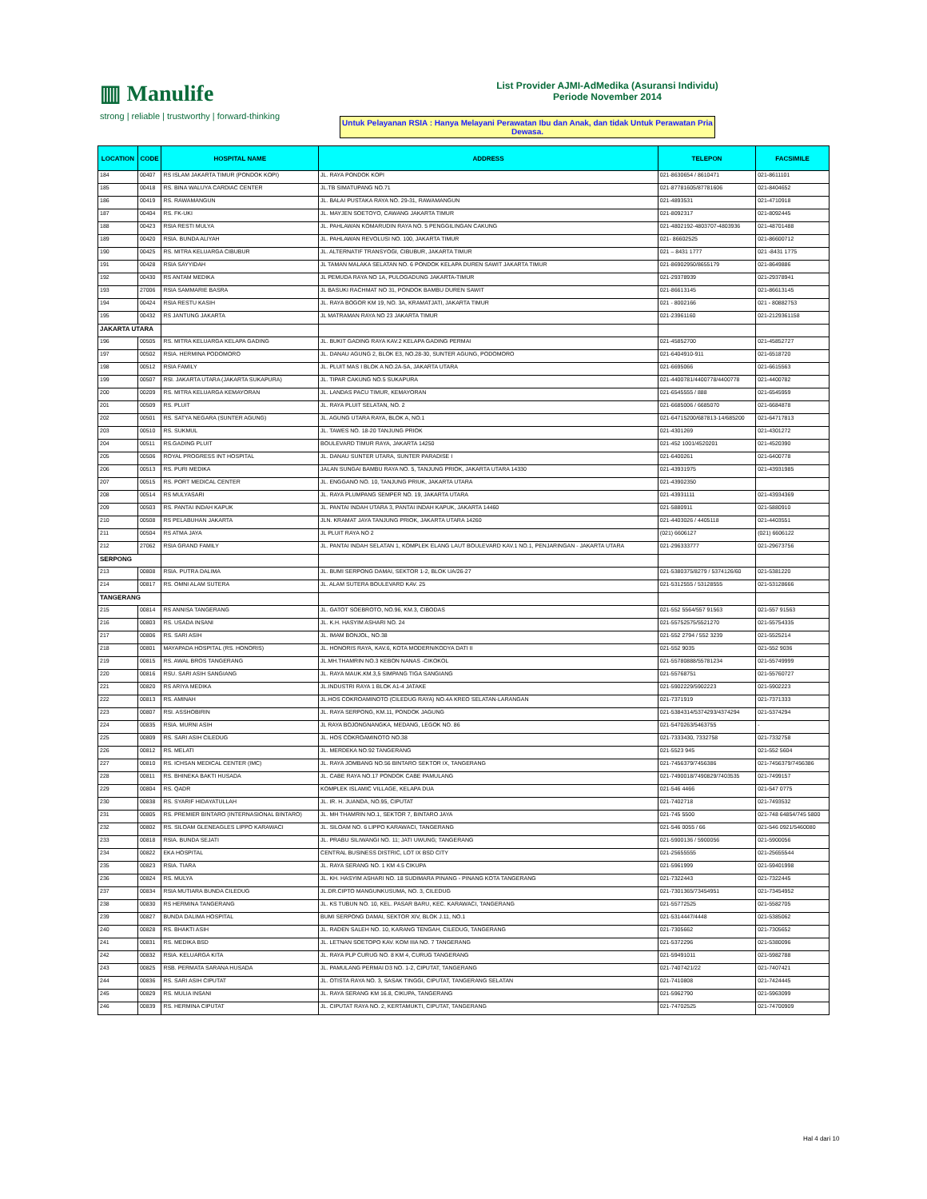▥ Manulife
strong | reliable | trustworthy | forward-thinking
List Provider AJMI-AdMedika (Asuransi Individu)
Periode November 2014
Untuk Pelayanan RSIA : Hanya Melayani Perawatan Ibu dan Anak, dan tidak Untuk Perawatan Pria Dewasa.
| LOCATION | CODE | HOSPITAL NAME | ADDRESS | TELEPON | FACSIMILE |
| --- | --- | --- | --- | --- | --- |
| 184 | 00407 | RS ISLAM JAKARTA TIMUR (PONDOK KOPI) | JL. RAYA PONDOK KOPI | 021-8630654 / 8610471 | 021-8611101 |
| 185 | 00418 | RS. BINA WALUYA CARDIAC CENTER | JL.TB SIMATUPANG NO.71 | 021-87781605/87781606 | 021-8404652 |
| 186 | 00419 | RS. RAWAMANGUN | JL. BALAI PUSTAKA RAYA NO. 29-31, RAWAMANGUN | 021-4893531 | 021-4710918 |
| 187 | 00404 | RS. FK-UKI | JL. MAYJEN SOETOYO, CAWANG JAKARTA TIMUR | 021-8092317 | 021-8092445 |
| 188 | 00423 | RSIA RESTI MULYA | JL. PAHLAWAN KOMARUDIN RAYA NO. 5 PENGGILINGAN CAKUNG | 021-4802192-4803707-4803936 | 021-48701488 |
| 189 | 00420 | RSIA. BUNDA ALIYAH | JL. PAHLAWAN REVOLUSI NO. 100, JAKARTA TIMUR | 021- 86602525 | 021-86600712 |
| 190 | 00425 | RS. MITRA KELUARGA CIBUBUR | JL. ALTERNATIF TRANSYOGI, CIBUBUR, JAKARTA TIMUR | 021 – 8431 1777 | 021 -8431 1775 |
| 191 | 00428 | RSIA SAYYIDAH | JL TAMAN MALAKA SELATAN NO. 6 PONDOK KELAPA DUREN SAWIT JAKARTA TIMUR | 021-86902950/8655179 | 021-8649886 |
| 192 | 00430 | RS ANTAM MEDIKA | JL PEMUDA RAYA NO 1A, PULOGADUNG JAKARTA-TIMUR | 021-29378939 | 021-29378941 |
| 193 | 27006 | RSIA SAMMARIE BASRA | JL BASUKI RACHMAT NO 31, PONDOK BAMBU DUREN SAWIT | 021-86613145 | 021-86613145 |
| 194 | 00424 | RSIA RESTU KASIH | JL. RAYA BOGOR KM 19, NO. 3A, KRAMATJATI, JAKARTA TIMUR | 021 - 8002166 | 021 - 80882753 |
| 195 | 00432 | RS JANTUNG JAKARTA | JL MATRAMAN RAYA NO 23 JAKARTA TIMUR | 021-23961160 | 021-2129361158 |
| JAKARTA UTARA | | | | | |
| 196 | 00505 | RS. MITRA KELUARGA KELAPA GADING | JL. BUKIT GADING RAYA KAV.2 KELAPA GADING PERMAI | 021-45852700 | 021-45852727 |
| 197 | 00502 | RSIA. HERMINA PODOMORO | JL. DANAU AGUNG 2, BLOK E3, NO.28-30, SUNTER AGUNG, PODOMORO | 021-6404910-911 | 021-6518720 |
| 198 | 00512 | RSIA FAMILY | JL. PLUIT MAS I BLOK A NO.2A-5A, JAKARTA UTARA | 021-6695066 | 021-6615563 |
| 199 | 00507 | RSI. JAKARTA UTARA (JAKARTA SUKAPURA) | JL. TIPAR CAKUNG NO.5 SUKAPURA | 021-4400781/4400778/4400778 | 021-4400782 |
| 200 | 00209 | RS. MITRA KELUARGA KEMAYORAN | JL. LANDAS PACU TIMUR, KEMAYORAN | 021-6545555 / 888 | 021-6545959 |
| 201 | 00509 | RS. PLUIT | JL. RAYA PLUIT SELATAN, NO. 2 | 021-6685006 / 6685070 | 021-6684878 |
| 202 | 00501 | RS. SATYA NEGARA (SUNTER AGUNG) | JL. AGUNG UTARA RAYA, BLOK A, NO.1 | 021-64715200/687813-14/685200 | 021-64717813 |
| 203 | 00510 | RS. SUKMUL | JL. TAWES NO. 18-20 TANJUNG PRIOK | 021-4301269 | 021-4301272 |
| 204 | 00511 | RS.GADING PLUIT | BOULEVARD TIMUR RAYA, JAKARTA 14250 | 021-452 1001/4520201 | 021-4520390 |
| 205 | 00506 | ROYAL PROGRESS INT HOSPITAL | JL. DANAU SUNTER UTARA, SUNTER PARADISE I | 021-6400261 | 021-6400778 |
| 206 | 00513 | RS. PURI MEDIKA | JALAN SUNGAI BAMBU RAYA NO. 5, TANJUNG PRIOK, JAKARTA UTARA 14330 | 021-43931975 | 021-43931985 |
| 207 | 00515 | RS. PORT MEDICAL CENTER | JL. ENGGANO NO. 10, TANJUNG PRIUK, JAKARTA UTARA | 021-43902350 | |
| 208 | 00514 | RS MULYASARI | JL. RAYA PLUMPANG SEMPER NO. 19, JAKARTA UTARA | 021-43931111 | 021-43934369 |
| 209 | 00503 | RS. PANTAI INDAH KAPUK | JL. PANTAI INDAH UTARA 3, PANTAI INDAH KAPUK, JAKARTA 14460 | 021-5880911 | 021-5880910 |
| 210 | 00508 | RS PELABUHAN JAKARTA | JLN. KRAMAT JAYA TANJUNG PRIOK, JAKARTA UTARA 14260 | 021-4403026 / 4405118 | 021-4403551 |
| 211 | 00504 | RS ATMA JAYA | JL PLUIT RAYA NO 2 | (021) 6606127 | (021) 6606122 |
| 212 | 27062 | RSIA GRAND FAMILY | JL. PANTAI INDAH SELATAN 1, KOMPLEK ELANG LAUT BOULEVARD KAV.1 NO.1, PENJARINGAN - JAKARTA UTARA | 021-296333777 | 021-29673756 |
| SERPONG | | | | | |
| 213 | 00808 | RSIA. PUTRA DALIMA | JL. BUMI SERPONG DAMAI, SEKTOR 1-2, BLOK UA/26-27 | 021-5380375/8279 / 5374126/60 | 021-5381220 |
| 214 | 00817 | RS. OMNI ALAM SUTERA | JL. ALAM SUTERA BOULEVARD KAV. 25 | 021-5312555 / 53128555 | 021-53128666 |
| TANGERANG | | | | | |
| 215 | 00814 | RS ANNISA TANGERANG | JL. GATOT SOEBROTO, NO.96, KM.3, CIBODAS | 021-552 5564/557 91563 | 021-557 91563 |
| 216 | 00803 | RS. USADA INSANI | JL. K.H. HASYIM ASHARI NO. 24 | 021-55752575/5521270 | 021-55754335 |
| 217 | 00806 | RS. SARI ASIH | JL. IMAM BONJOL, NO.38 | 021-552 2794 / 552 3239 | 021-5525214 |
| 218 | 00801 | MAYAPADA HOSPITAL (RS. HONORIS) | JL. HONORIS RAYA, KAV.6, KOTA MODERN/KODYA DATI II | 021-552 9035 | 021-552 9036 |
| 219 | 00815 | RS. AWAL BROS TANGERANG | JL.MH.THAMRIN NO.3 KEBON NANAS -CIKOKOL | 021-55780888/55781234 | 021-55749999 |
| 220 | 00816 | RSU. SARI ASIH SANGIANG | JL. RAYA MAUK.KM.3,5 SIMPANG TIGA SANGIANG | 021-55768751 | 021-55760727 |
| 221 | 00820 | RS ARIYA MEDIKA | JL.INDUSTRI RAYA 1 BLOK A1-4 JATAKE | 021-5902229/5902223 | 021-5902223 |
| 222 | 00813 | RS. AMINAH | JL.HOS COKROAMINOTO (CILEDUG RAYA) NO.4A KREO SELATAN-LARANGAN | 021-7371919 | 021-7371333 |
| 223 | 00807 | RSI. ASSHOBIRIN | JL. RAYA SERPONG, KM.11, PONDOK JAGUNG | 021-5384314/5374293/4374294 | 021-5374294 |
| 224 | 00835 | RSIA. MURNI ASIH | JL RAYA BOJONGNANGKA, MEDANG, LEGOK NO. 86 | 021-5470263/5463755 | - |
| 225 | 00809 | RS. SARI ASIH CILEDUG | JL. HOS COKROAMINOTO NO.38 | 021-7333430, 7332758 | 021-7332758 |
| 226 | 00812 | RS. MELATI | JL. MERDEKA NO.92 TANGERANG | 021-5523 945 | 021-552 5604 |
| 227 | 00810 | RS. ICHSAN MEDICAL CENTER (IMC) | JL. RAYA JOMBANG NO.56 BINTARO SEKTOR IX, TANGERANG | 021-7456379/7456386 | 021-7456379/7456386 |
| 228 | 00811 | RS. BHINEKA BAKTI HUSADA | JL. CABE RAYA NO.17 PONDOK CABE PAMULANG | 021-7490018/7490829/7403535 | 021-7499157 |
| 229 | 00804 | RS. QADR | KOMPLEK ISLAMIC VILLAGE, KELAPA DUA | 021-546 4466 | 021-547 0775 |
| 230 | 00838 | RS. SYARIF HIDAYATULLAH | JL. IR. H. JUANDA, NO.95, CIPUTAT | 021-7402718 | 021-7493532 |
| 231 | 00805 | RS. PREMIER BINTARO (INTERNASIONAL BINTARO) | JL. MH THAMRIN NO.1, SEKTOR 7, BINTARO JAYA | 021-745 5500 | 021-748 64854/745 5800 |
| 232 | 00802 | RS. SILOAM GLENEAGLES LIPPO KARAWACI | JL. SILOAM NO. 6 LIPPO KARAWACI, TANGERANG | 021-546 0055 / 66 | 021-546 0921/5460080 |
| 233 | 00818 | RSIA. BUNDA SEJATI | JL. PRABU SILIWANGI NO. 11; JATI UWUNG; TANGERANG | 021-5900136 / 5900056 | 021-5900056 |
| 234 | 00822 | EKA HOSPITAL | CENTRAL BUSINESS DISTRIC, LOT IX BSD CITY | 021-25655555 | 021-25655544 |
| 235 | 00823 | RSIA. TIARA | JL. RAYA SERANG NO. 1 KM 4.5 CIKUPA | 021-5961999 | 021-59401998 |
| 236 | 00824 | RS. MULYA | JL. KH. HASYIM ASHARI NO. 18 SUDIMARA PINANG - PINANG KOTA TANGERANG | 021-7322443 | 021-7322445 |
| 237 | 00834 | RSIA MUTIARA BUNDA CILEDUG | JL.DR.CIPTO MANGUNKUSUMA, NO. 3, CILEDUG | 021-7301365/73454951 | 021-73454952 |
| 238 | 00830 | RS HERMINA TANGERANG | JL. KS TUBUN NO. 10, KEL. PASAR BARU, KEC. KARAWACI, TANGERANG | 021-55772525 | 021-5582705 |
| 239 | 00827 | BUNDA DALIMA HOSPITAL | BUMI SERPONG DAMAI, SEKTOR XIV, BLOK J.11, NO.1 | 021-5314447/4448 | 021-5385062 |
| 240 | 00828 | RS. BHAKTI ASIH | JL. RADEN SALEH NO. 10, KARANG TENGAH, CILEDUG, TANGERANG | 021-7305662 | 021-7305652 |
| 241 | 00831 | RS. MEDIKA BSD | JL. LETNAN SOETOPO KAV. KOM IIIA NO. 7 TANGERANG | 021-5372296 | 021-5380096 |
| 242 | 00832 | RSIA. KELUARGA KITA | JL. RAYA PLP CURUG NO. 8 KM 4, CURUG TANGERANG | 021-59491011 | 021-5982788 |
| 243 | 00825 | RSB. PERMATA SARANA HUSADA | JL. PAMULANG PERMAI D3 NO. 1-2, CIPUTAT, TANGERANG | 021-7407421/22 | 021-7407421 |
| 244 | 00836 | RS. SARI ASIH CIPUTAT | JL. OTISTA RAYA NO. 3, SASAK TINGGI, CIPUTAT, TANGERANG SELATAN | 021-7410808 | 021-7424445 |
| 245 | 00829 | RS. MULIA INSANI | JL. RAYA SERANG KM 16.8, CIKUPA, TANGERANG | 021-5962790 | 021-5963099 |
| 246 | 00839 | RS. HERMINA CIPUTAT | JL. CIPUTAT RAYA NO. 2, KERTAMUKTI, CIPUTAT, TANGERANG | 021-74702525 | 021-74700909 |
Hal 4 dari 10